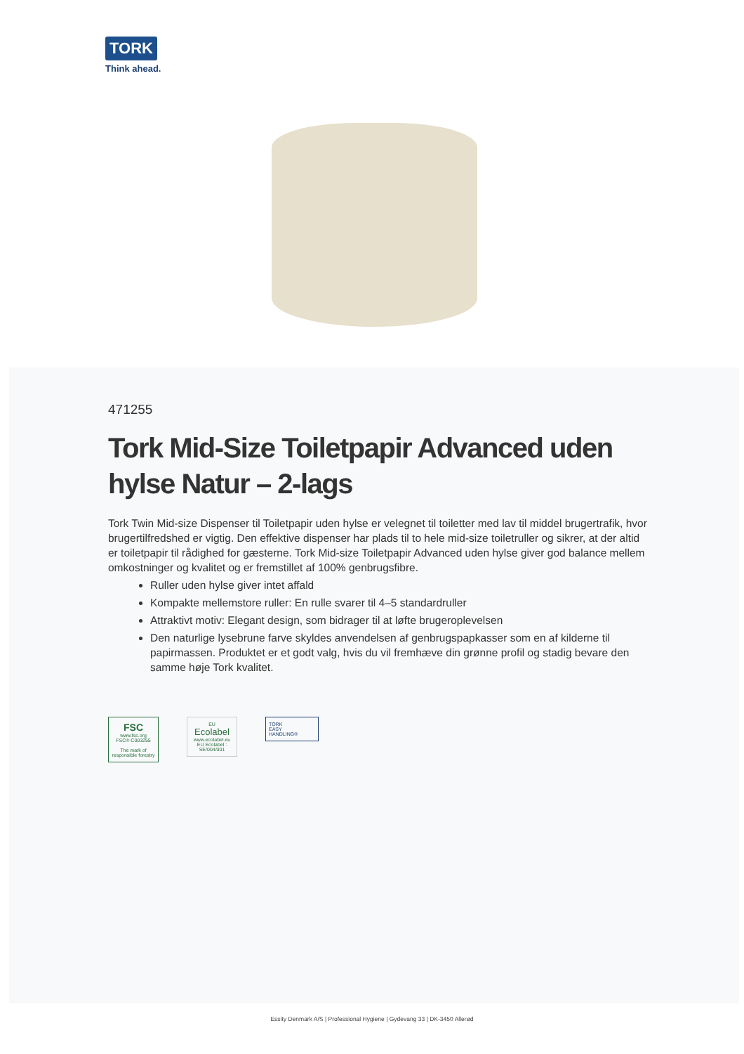TORK
Think ahead.
471255
Tork Mid-Size Toiletpapir Advanced uden hylse Natur – 2-lags
Tork Twin Mid-size Dispenser til Toiletpapir uden hylse er velegnet til toiletter med lav til middel brugertrafik, hvor brugertilfredshed er vigtig. Den effektive dispenser har plads til to hele mid-size toiletruller og sikrer, at der altid er toiletpapir til rådighed for gæsterne. Tork Mid-size Toiletpapir Advanced uden hylse giver god balance mellem omkostninger og kvalitet og er fremstillet af 100% genbrugsfibre.
Ruller uden hylse giver intet affald
Kompakte mellemstore ruller: En rulle svarer til 4–5 standardruller
Attraktivt motiv: Elegant design, som bidrager til at løfte brugeroplevelsen
Den naturlige lysebrune farve skyldes anvendelsen af genbrugspapkasser som en af kilderne til papirmassen. Produktet er et godt valg, hvis du vil fremhæve din grønne profil og stadig bevare den samme høje Tork kvalitet.
FSC
www.fsc.org
FSC® C003255
The mark of responsible forestry
EU
Ecolabel
www.ecolabel.eu
EU Ecolabel : SE/004/001
TORK
EASY
HANDLING®
Essity Denmark A/S | Professional Hygiene | Gydevang 33 | DK-3450 Allerød